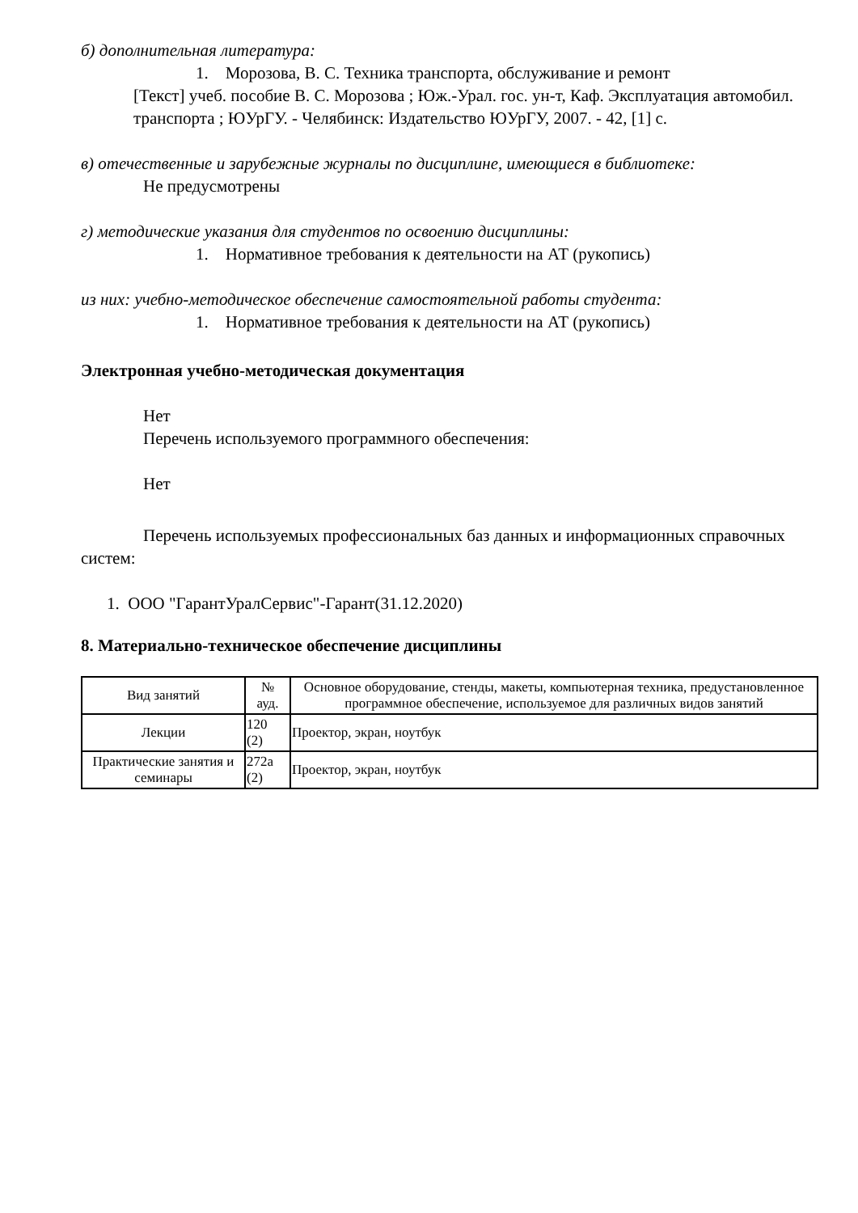б) дополнительная литература:
1. Морозова, В. С. Техника транспорта, обслуживание и ремонт
[Текст] учеб. пособие В. С. Морозова ; Юж.-Урал. гос. ун-т, Каф. Эксплуатация автомобил. транспорта ; ЮУрГУ. - Челябинск: Издательство ЮУрГУ, 2007. - 42, [1] с.
в) отечественные и зарубежные журналы по дисциплине, имеющиеся в библиотеке:
Не предусмотрены
г) методические указания для студентов по освоению дисциплины:
1. Нормативное требования к деятельности на АТ (рукопись)
из них: учебно-методическое обеспечение самостоятельной работы студента:
1. Нормативное требования к деятельности на АТ (рукопись)
Электронная учебно-методическая документация
Нет
Перечень используемого программного обеспечения:
Нет
Перечень используемых профессиональных баз данных и информационных справочных систем:
1. ООО "ГарантУралСервис"-Гарант(31.12.2020)
8. Материально-техническое обеспечение дисциплины
| Вид занятий | № ауд. | Основное оборудование, стенды, макеты, компьютерная техника, предустановленное программное обеспечение, используемое для различных видов занятий |
| Лекции | 120 (2) | Проектор, экран, ноутбук |
| Практические занятия и семинары | 272а (2) | Проектор, экран, ноутбук |